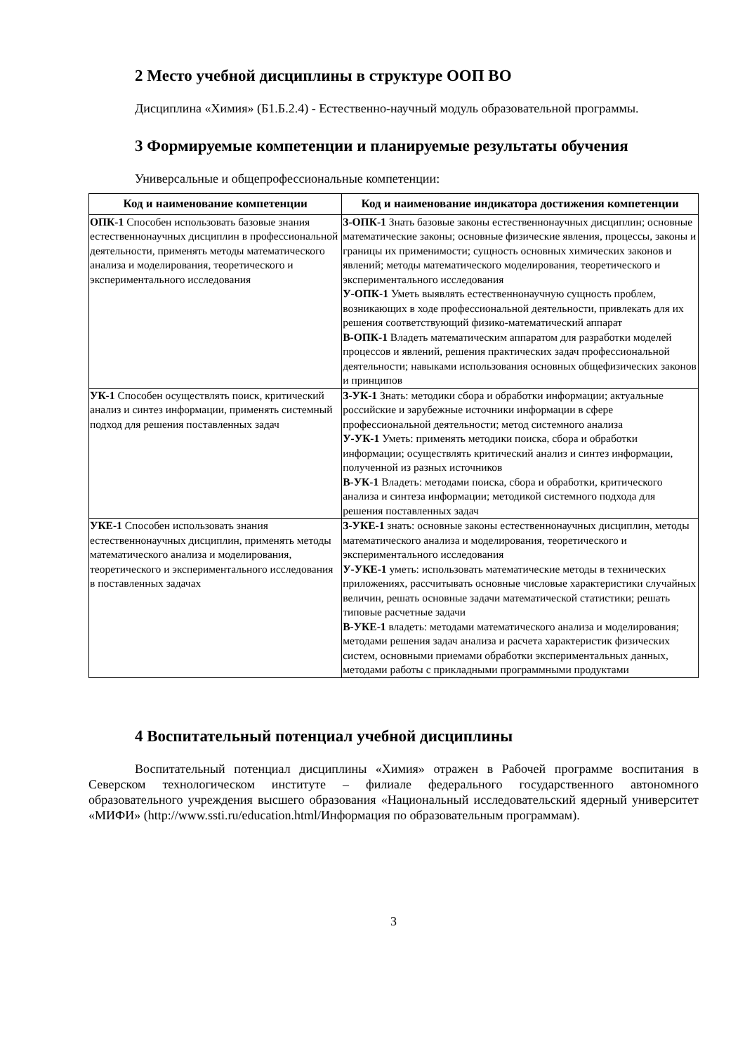2 Место учебной дисциплины в структуре ООП ВО
Дисциплина «Химия» (Б1.Б.2.4) - Естественно-научный модуль образовательной программы.
3 Формируемые компетенции и планируемые результаты обучения
Универсальные и общепрофессиональные компетенции:
| Код и наименование компетенции | Код и наименование индикатора достижения компетенции |
| --- | --- |
| ОПК-1 Способен использовать базовые знания естественнонаучных дисциплин в профессиональной деятельности, применять методы математического анализа и моделирования, теоретического и экспериментального исследования | З-ОПК-1 Знать базовые законы естественнонаучных дисциплин; основные математические законы; основные физические явления, процессы, законы и границы их применимости; сущность основных химических законов и явлений; методы математического моделирования, теоретического и экспериментального исследования У-ОПК-1 Уметь выявлять естественнонаучную сущность проблем, возникающих в ходе профессиональной деятельности, привлекать для их решения соответствующий физико-математический аппарат В-ОПК-1 Владеть математическим аппаратом для разработки моделей процессов и явлений, решения практических задач профессиональной деятельности; навыками использования основных общефизических законов и принципов |
| УК-1 Способен осуществлять поиск, критический анализ и синтез информации, применять системный подход для решения поставленных задач | З-УК-1 Знать: методики сбора и обработки информации; актуальные российские и зарубежные источники информации в сфере профессиональной деятельности; метод системного анализа У-УК-1 Уметь: применять методики поиска, сбора и обработки информации; осуществлять критический анализ и синтез информации, полученной из разных источников В-УК-1 Владеть: методами поиска, сбора и обработки, критического анализа и синтеза информации; методикой системного подхода для решения поставленных задач |
| УКЕ-1 Способен использовать знания естественнонаучных дисциплин, применять методы математического анализа и моделирования, теоретического и экспериментального исследования в поставленных задачах | З-УКЕ-1 знать: основные законы естественнонаучных дисциплин, методы математического анализа и моделирования, теоретического и экспериментального исследования У-УКЕ-1 уметь: использовать математические методы в технических приложениях, рассчитывать основные числовые характеристики случайных величин, решать основные задачи математической статистики; решать типовые расчетные задачи В-УКЕ-1 владеть: методами математического анализа и моделирования; методами решения задач анализа и расчета характеристик физических систем, основными приемами обработки экспериментальных данных, методами работы с прикладными программными продуктами |
4 Воспитательный потенциал учебной дисциплины
Воспитательный потенциал дисциплины «Химия» отражен в Рабочей программе воспитания в Северском технологическом институте – филиале федерального государственного автономного образовательного учреждения высшего образования «Национальный исследовательский ядерный университет «МИФИ» (http://www.ssti.ru/education.html/Информация по образовательным программам).
3